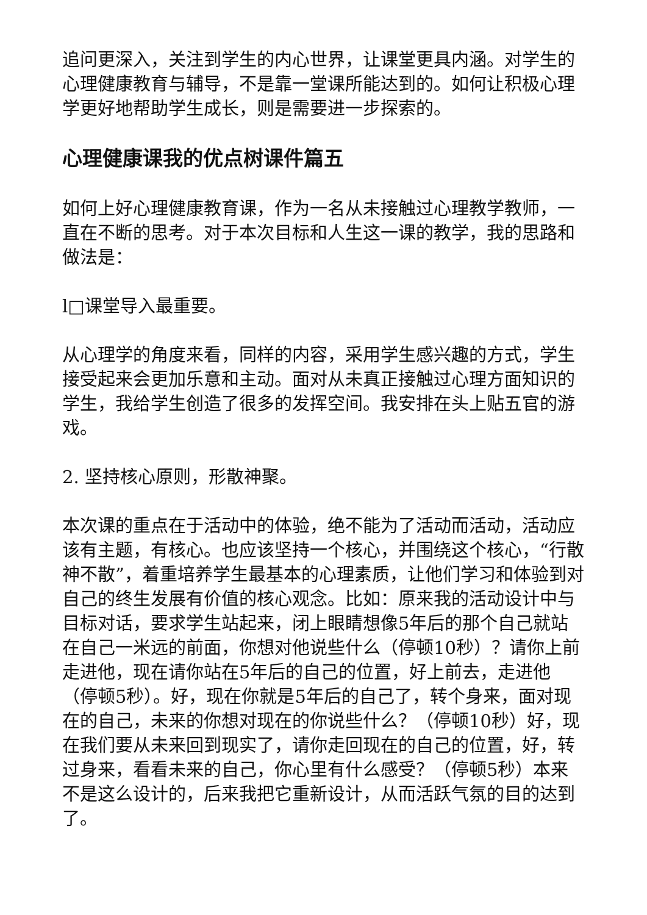追问更深入，关注到学生的内心世界，让课堂更具内涵。对学生的心理健康教育与辅导，不是靠一堂课所能达到的。如何让积极心理学更好地帮助学生成长，则是需要进一步探索的。
心理健康课我的优点树课件篇五
如何上好心理健康教育课，作为一名从未接触过心理教学教师，一直在不断的思考。对于本次目标和人生这一课的教学，我的思路和做法是：
l□课堂导入最重要。
从心理学的角度来看，同样的内容，采用学生感兴趣的方式，学生接受起来会更加乐意和主动。面对从未真正接触过心理方面知识的学生，我给学生创造了很多的发挥空间。我安排在头上贴五官的游戏。
2. 坚持核心原则，形散神聚。
本次课的重点在于活动中的体验，绝不能为了活动而活动，活动应该有主题，有核心。也应该坚持一个核心，并围绕这个核心，“行散神不散”，着重培养学生最基本的心理素质，让他们学习和体验到对自己的终生发展有价值的核心观念。比如：原来我的活动设计中与目标对话，要求学生站起来，闭上眼睛想像5年后的那个自己就站在自己一米远的前面，你想对他说些什么（停顿10秒）？请你上前走进他，现在请你站在5年后的自己的位置，好上前去，走进他（停顿5秒）。好，现在你就是5年后的自己了，转个身来，面对现在的自己，未来的你想对现在的你说些什么？（停顿10秒）好，现在我们要从未来回到现实了，请你走回现在的自己的位置，好，转过身来，看看未来的自己，你心里有什么感受？（停顿5秒）本来不是这么设计的，后来我把它重新设计，从而活跃气氛的目的达到了。